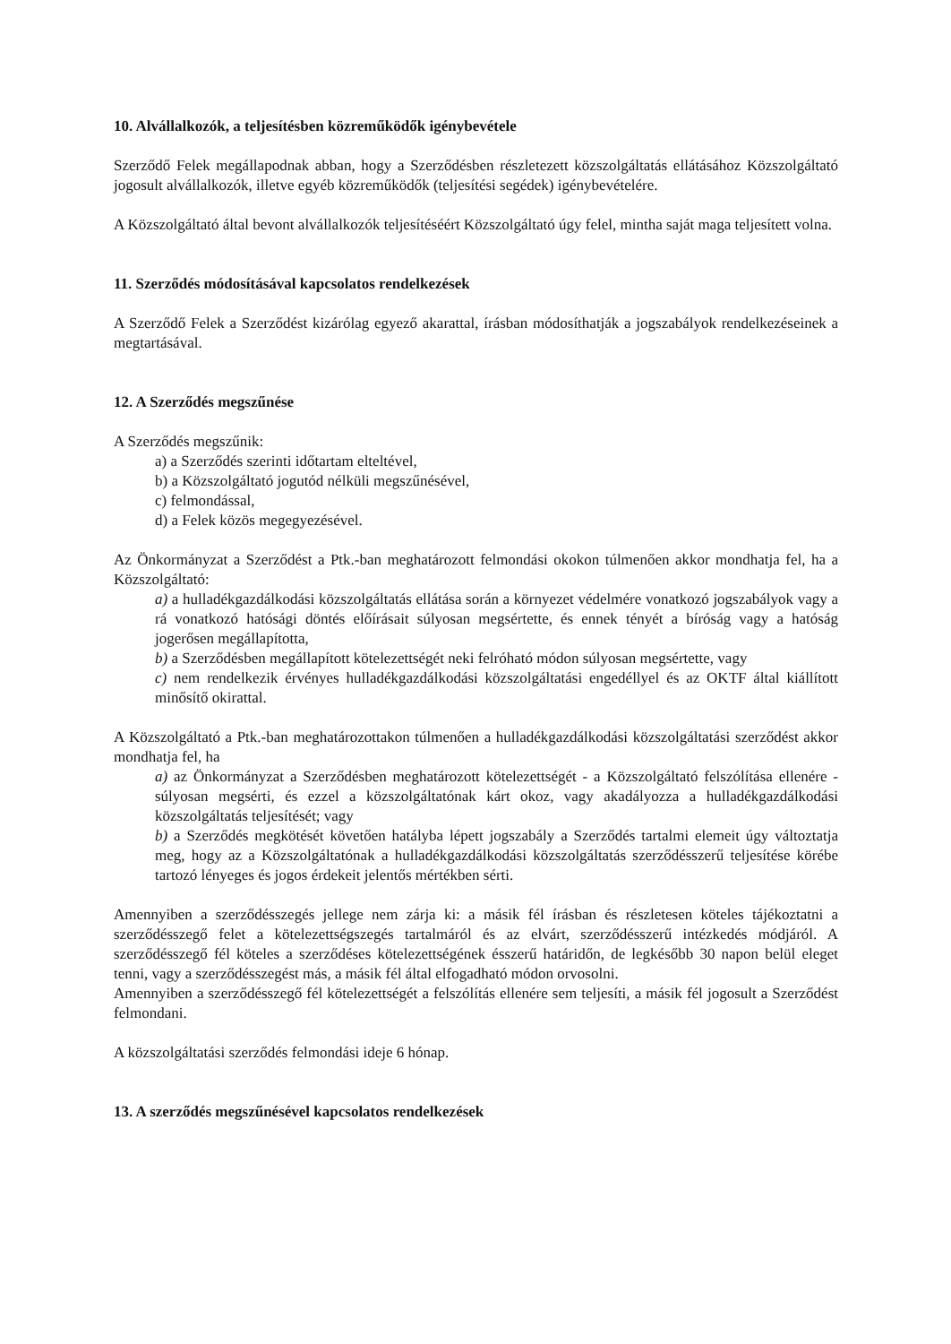10. Alvállalkozók, a teljesítésben közreműködők igénybevétele
Szerződő Felek megállapodnak abban, hogy a Szerződésben részletezett közszolgáltatás ellátásához Közszolgáltató jogosult alvállalkozók, illetve egyéb közreműködők (teljesítési segédek) igénybevételére.
A Közszolgáltató által bevont alvállalkozók teljesítéséért Közszolgáltató úgy felel, mintha saját maga teljesített volna.
11. Szerződés módosításával kapcsolatos rendelkezések
A Szerződő Felek a Szerződést kizárólag egyező akarattal, írásban módosíthatják a jogszabályok rendelkezéseinek a megtartásával.
12. A Szerződés megszűnése
A Szerződés megszűnik:
a) a Szerződés szerinti időtartam elteltével,
b) a Közszolgáltató jogutód nélküli megszűnésével,
c) felmondással,
d) a Felek közös megegyezésével.
Az Önkormányzat a Szerződést a Ptk.-ban meghatározott felmondási okokon túlmenően akkor mondhatja fel, ha a Közszolgáltató:
a) a hulladékgazdálkodási közszolgáltatás ellátása során a környezet védelmére vonatkozó jogszabályok vagy a rá vonatkozó hatósági döntés előírásait súlyosan megsértette, és ennek tényét a bíróság vagy a hatóság jogerősen megállapította,
b) a Szerződésben megállapított kötelezettségét neki felróható módon súlyosan megsértette, vagy
c) nem rendelkezik érvényes hulladékgazdálkodási közszolgáltatási engedéllyel és az OKTF által kiállított minősítő okirattal.
A Közszolgáltató a Ptk.-ban meghatározottakon túlmenően a hulladékgazdálkodási közszolgáltatási szerződést akkor mondhatja fel, ha
a) az Önkormányzat a Szerződésben meghatározott kötelezettségét - a Közszolgáltató felszólítása ellenére - súlyosan megsérti, és ezzel a közszolgáltatónak kárt okoz, vagy akadályozza a hulladékgazdálkodási közszolgáltatás teljesítését; vagy
b) a Szerződés megkötését követően hatályba lépett jogszabály a Szerződés tartalmi elemeit úgy változtatja meg, hogy az a Közszolgáltatónak a hulladékgazdálkodási közszolgáltatás szerződésszerű teljesítése körébe tartozó lényeges és jogos érdekeit jelentős mértékben sérti.
Amennyiben a szerződésszegés jellege nem zárja ki: a másik fél írásban és részletesen köteles tájékoztatni a szerződésszegő felet a kötelezettségszegés tartalmáról és az elvárt, szerződésszerű intézkedés módjáról. A szerződésszegő fél köteles a szerződéses kötelezettségének ésszerű határidőn, de legkésőbb 30 napon belül eleget tenni, vagy a szerződésszegést más, a másik fél által elfogadható módon orvosolni.
Amennyiben a szerződésszegő fél kötelezettségét a felszólítás ellenére sem teljesíti, a másik fél jogosult a Szerződést felmondani.
A közszolgáltatási szerződés felmondási ideje 6 hónap.
13. A szerződés megszűnésével kapcsolatos rendelkezések